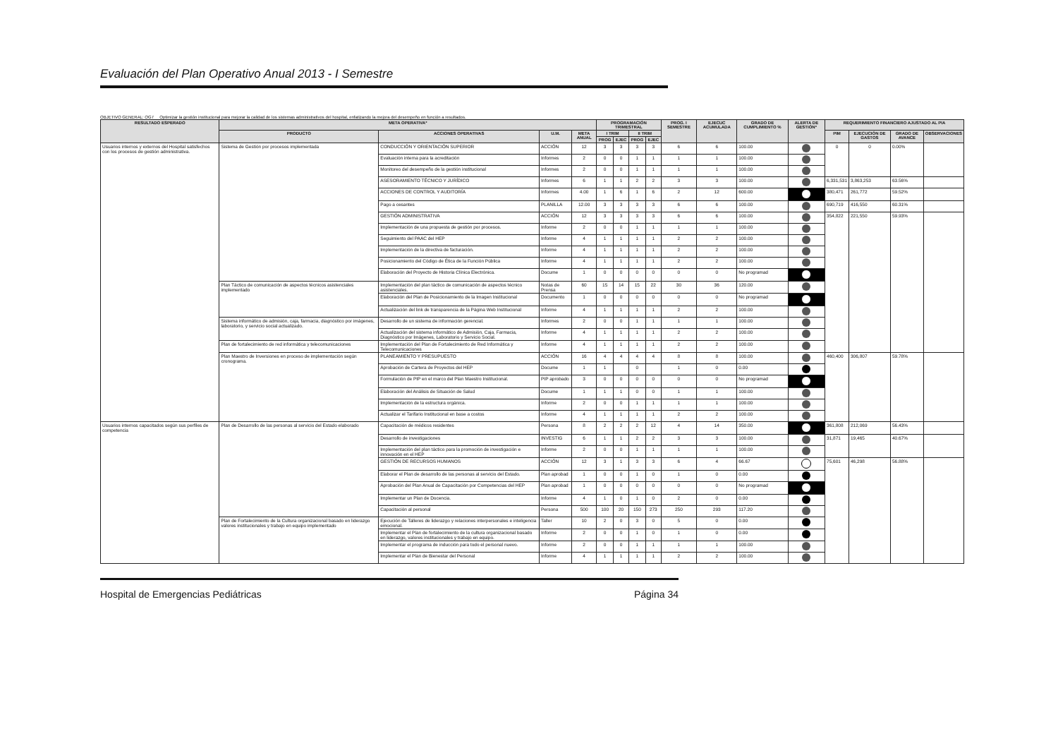Evaluación del Plan Operativo Anual 2013 - I Semestre
OBJETIVO GENERAL: OG7 Optimizar la gestión institucional para mejorar la calidad de los sistemas administrativos del hospital, enfatizando la mejora del desempeño en función a resultados.
| RESULTADO ESPERADO | META OPERATIVA* | | | | PROGRAMACIÓN TRIMESTRAL | | | | PROG. I SEMESTRE | EJECUC ACUMULADA | GRADO DE CUMPLIMIENTO % | ALERTA DE GESTIÓN* | REQUERIMIENTO FINANCIERO AJUSTADO AL PIA | | | |
| --- | --- | --- | --- | --- | --- | --- | --- | --- | --- | --- | --- | --- | --- | --- | --- | --- |
| | PRODUCTO | ACCIONES OPERATIVAS | U.M. | META ANUAL | I TRIM | | II TRIM | | | | | | PIM | EJECUCIÓN DE GASTOS | GRADO DE AVANCE | OBSERVACIONES |
| | | | | | PROG | EJEC | PROG | EJEC | | | | | | | | |
| Usuarios internos y externos del Hospital satisfechos con los procesos de gestión administrativa. | Sistema de Gestión por procesos implementada | CONDUCCIÓN Y ORIENTACIÓN SUPERIOR | ACCIÓN | 12 | 3 | 3 | 3 | 3 | 6 | 6 | 100.00 | | 0 | 0 | 0.00% | |
| | | Evaluación interna para la acreditación | Informes | 2 | 0 | 0 | 1 | 1 | 1 | 1 | 100.00 | | | | | |
| | | Monitoreo del desempeño de la gestión institucional | Informes | 2 | 0 | 0 | 1 | 1 | 1 | 1 | 100.00 | | | | | |
| | | ASESORAMIENTO TÉCNICO Y JURÍDICO | Informes | 6 | 1 | 1 | 2 | 2 | 3 | 3 | 100.00 | | 6,331,531 | 3,863,253 | 63.56% | |
| | | ACCIONES DE CONTROL Y AUDITORÍA | Informes | 4.00 | 1 | 6 | 1 | 6 | 2 | 12 | 600.00 | | 380,471 | 261,772 | 59.52% | |
| | | Pago a cesantes | PLANILLA | 12.00 | 3 | 3 | 3 | 3 | 6 | 6 | 100.00 | | 690,719 | 416,550 | 60.31% | |
| | | GESTIÓN ADMINISTRATIVA | ACCIÓN | 12 | 3 | 3 | 3 | 3 | 6 | 6 | 100.00 | | 354,822 | 221,550 | 59.93% | |
| | | Implementación de una propuesta de gestión por procesos. | Informe | 2 | 0 | 0 | 1 | 1 | 1 | 1 | 100.00 | | | | | |
| | | Seguimiento del PAAC del HEP | Informe | 4 | 1 | 1 | 1 | 1 | 2 | 2 | 100.00 | | | | | |
| | | Implementación de la directiva de facturación. | Informe | 4 | 1 | 1 | 1 | 1 | 2 | 2 | 100.00 | | | | | |
| | | Posicionamiento del Código de Ética de la Función Pública | Informe | 4 | 1 | 1 | 1 | 1 | 2 | 2 | 100.00 | | | | | |
| | | Elaboración del Proyecto de Historia Clínica Electrónica. | Docume | 1 | 0 | 0 | 0 | 0 | 0 | 0 | No programad | | | | | |
| | Plan Táctico de comunicación de aspectos técnicos asistenciales implementado | Implementación del plan táctico de comunicación de aspectos técnico asistenciales. | Notas de Prensa | 60 | 15 | 14 | 15 | 22 | 30 | 36 | 120.00 | | | | | |
| | | Elaboración del Plan de Posicionamiento de la Imagen Institucional | Documento | 1 | 0 | 0 | 0 | 0 | 0 | 0 | No programad | | | | | |
| | | Actualización del link de transparencia de la Página Web Institucional | Informe | 4 | 1 | 1 | 1 | 1 | 2 | 2 | 100.00 | | | | | |
| | Sistema informático de admisión, caja, farmacia, diagnóstico por imágenes, laboratorio, y servicio social actualizado. | Desarrollo de un sistema de información gerencial. | Informes | 2 | 0 | 0 | 1 | 1 | 1 | 1 | 100.00 | | | | | |
| | | Actualización del sistema informático de Admisión, Caja, Farmacia, Diagnóstico por Imágenes, Laboratorio y Servicio Social. | Informe | 4 | 1 | 1 | 1 | 1 | 2 | 2 | 100.00 | | | | | |
| | Plan de fortalecimiento de red informática y telecomunicaciones | Implementación del Plan de Fortalecimiento de Red Informática y Telecomunicaciones | Informe | 4 | 1 | 1 | 1 | 1 | 2 | 2 | 100.00 | | | | | |
| | Plan Maestro de Inversiones en proceso de implementación según cronograma. | PLANEAMIENTO Y PRESUPUESTO | ACCIÓN | 16 | 4 | 4 | 4 | 4 | 8 | 8 | 100.00 | | 460,400 | 306,807 | 59.78% | |
| | | Aprobación de Cartera de Proyectos del HEP | Docume | 1 | 1 | | 0 | | 1 | 0 | 0.00 | | | | | |
| | | Formulación de PIP en el marco del Plan Maestro Institucional. | PIP aprobado | 3 | 0 | 0 | 0 | 0 | 0 | 0 | No programad | | | | | |
| | | Elaboración del Análisis de Situación de Salud | Docume | 1 | 1 | 1 | 0 | 0 | 1 | 1 | 100.00 | | | | | |
| | | Implementación de la estructura orgánica. | Informe | 2 | 0 | 0 | 1 | 1 | 1 | 1 | 100.00 | | | | | |
| | | Actualizar el Tarifario Institucional en base a costos | Informe | 4 | 1 | 1 | 1 | 1 | 2 | 2 | 100.00 | | | | | |
| Usuarios internos capacitados según sus perfiles de competencia | Plan de Desarrollo de las personas al servicio del Estado elaborado | Capacitación de médicos residentes | Persona | 8 | 2 | 2 | 2 | 12 | 4 | 14 | 350.00 | | 361,808 | 212,069 | 56.43% | |
| | | Desarrollo de investigaciones | INVESTIG | 6 | 1 | 1 | 2 | 2 | 3 | 3 | 100.00 | | 31,871 | 19,465 | 40.67% | |
| | | Implementación del plan táctico para la promoción de investigación e innovación en el HEP | Informe | 2 | 0 | 0 | 1 | 1 | 1 | 1 | 100.00 | | | | | |
| | | GESTIÓN DE RECURSOS HUMANOS | ACCIÓN | 12 | 3 | 1 | 3 | 3 | 6 | 4 | 66.67 | | 75,601 | 46,298 | 56.88% | |
| | | Elaborar el Plan de desarrollo de las personas al servicio del Estado. | Plan aprobad | 1 | 0 | 0 | 1 | 0 | 1 | 0 | 0.00 | | | | | |
| | | Aprobación del Plan Anual de Capacitación por Competencias del HEP | Plan aprobad | 1 | 0 | 0 | 0 | 0 | 0 | 0 | No programad | | | | | |
| | | Implementar un Plan de Docencia. | Informe | 4 | 1 | 0 | 1 | 0 | 2 | 0 | 0.00 | | | | | |
| | | Capacitación al personal | Persona | 500 | 100 | 20 | 150 | 273 | 250 | 293 | 117.20 | | | | | |
| | Plan de Fortalecimiento de la Cultura organizacional basado en liderazgo valores institucionales y trabajo en equipo implementado | Ejecución de Talleres de liderazgo y relaciones interpersonales e inteligencia emocional. | Taller | 10 | 2 | 0 | 3 | 0 | 5 | 0 | 0.00 | | | | | |
| | | Implementar el Plan de fortalecimiento de la cultura organizacional basado en liderazgo, valores institucionales y trabajo en equipo. | Informe | 2 | 0 | 0 | 1 | 0 | 1 | 0 | 0.00 | | | | | |
| | | Implementar el programa de inducción para todo el personal nuevo. | Informe | 2 | 0 | 0 | 1 | 1 | 1 | 1 | 100.00 | | | | | |
| | | Implementar el Plan de Bienestar del Personal | Informe | 4 | 1 | 1 | 1 | 1 | 2 | 2 | 100.00 | | | | | |
Hospital de Emergencias Pediátricas Página 34